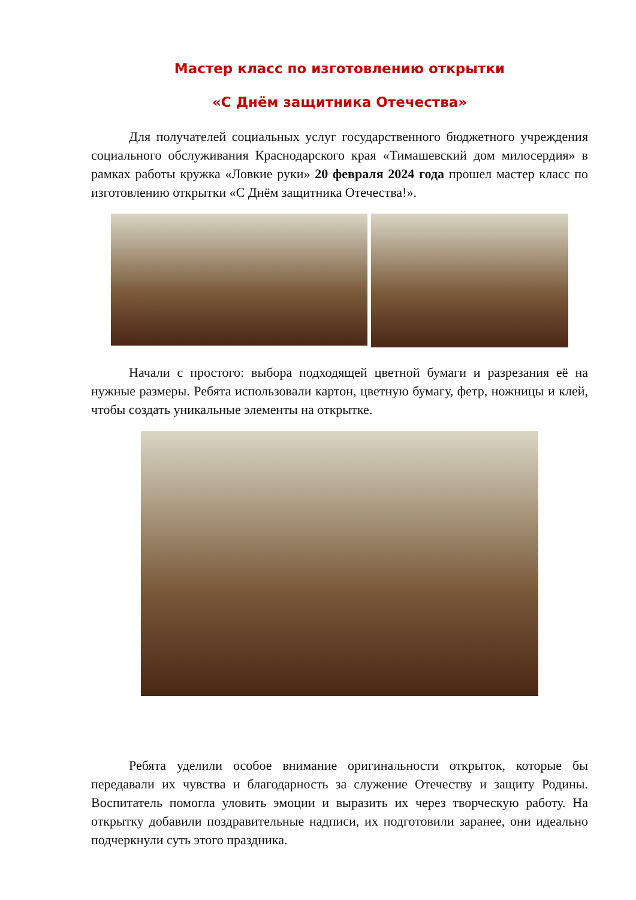Мастер класс по изготовлению открытки
«С Днём защитника Отечества»
Для получателей социальных услуг государственного бюджетного учреждения социального обслуживания Краснодарского края «Тимашевский дом милосердия» в рамках работы кружка «Ловкие руки» 20 февраля 2024 года прошел мастер класс по изготовлению открытки «С Днём защитника Отечества!».
Начали с простого: выбора подходящей цветной бумаги и разрезания её на нужные размеры. Ребята использовали картон, цветную бумагу, фетр, ножницы и клей, чтобы создать уникальные элементы на открытке.
Ребята уделили особое внимание оригинальности открыток, которые бы передавали их чувства и благодарность за служение Отечеству и защиту Родины. Воспитатель помогла уловить эмоции и выразить их через творческую работу. На открытку добавили поздравительные надписи, их подготовили заранее, они идеально подчеркнули суть этого праздника.